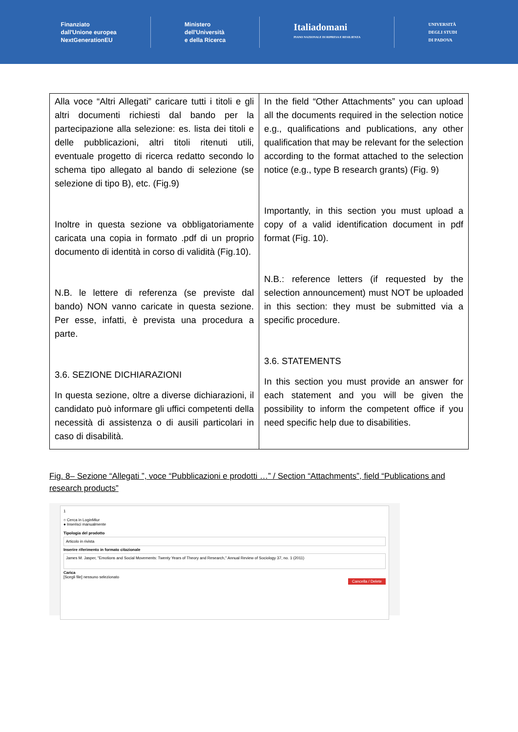Finanziato
dall'Unione europea
NextGenerationEU
Ministero
dell'Università
e della Ricerca
Italiadomani
PIANO NAZIONALE DI RIPRESA E RESILIENZA
UNIVERSITÀ
DEGLI STUDI
DI PADOVA
| Alla voce “Altri Allegati” caricare tutti i titoli e gli altri documenti richiesti dal bando per la partecipazione alla selezione: es. lista dei titoli e delle pubblicazioni, altri titoli ritenuti utili, eventuale progetto di ricerca redatto secondo lo schema tipo allegato al bando di selezione (se selezione di tipo B), etc. (Fig.9) Inoltre in questa sezione va obbligatoriamente caricata una copia in formato .pdf di un proprio documento di identità in corso di validità (Fig.10). N.B. le lettere di referenza (se previste dal bando) NON vanno caricate in questa sezione. Per esse, infatti, è prevista una procedura a parte. 3.6. SEZIONE DICHIARAZIONI In questa sezione, oltre a diverse dichiarazioni, il candidato può informare gli uffici competenti della necessità di assistenza o di ausili particolari in caso di disabilità. | In the field “Other Attachments” you can upload all the documents required in the selection notice e.g., qualifications and publications, any other qualification that may be relevant for the selection according to the format attached to the selection notice (e.g., type B research grants) (Fig. 9) Importantly, in this section you must upload a copy of a valid identification document in pdf format (Fig. 10). N.B.: reference letters (if requested by the selection announcement) must NOT be uploaded in this section: they must be submitted via a specific procedure. 3.6. STATEMENTS In this section you must provide an answer for each statement and you will be given the possibility to inform the competent office if you need specific help due to disabilities. |
Fig. 8– Sezione “Allegati ”, voce “Pubblicazioni e prodotti …” / Section “Attachments”, field “Publications and research products”
1
○ Cerca in LoginMiur
● Inserisci manualmente
Tipologia del prodotto
Articolo in rivista
Inserire riferimento in formato citazionale
James M. Jasper, "Emotions and Social Movements: Twenty Years of Theory and Research," Annual Review of Sociology 37, no. 1 (2011)
Carica
[Scegli file] nessuno selezionato
Cancella / Delete